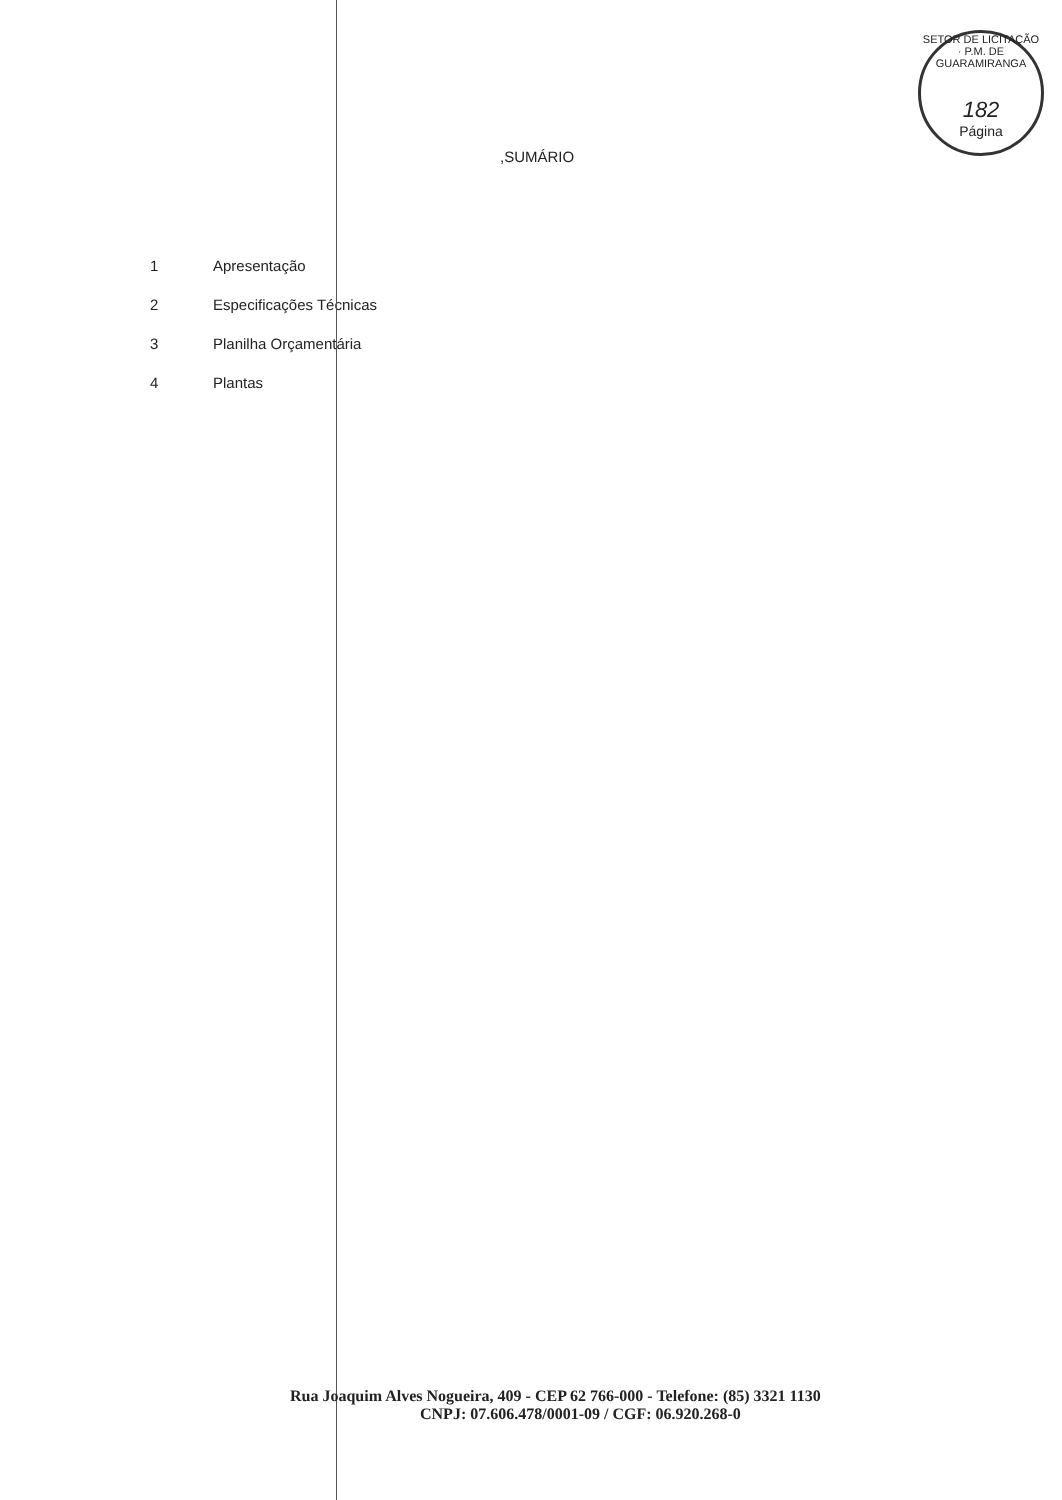SETOR DE LICITAÇÃO · P.M. DE GUARAMIRANGA
182
Página
,SUMÁRIO
1 Apresentação
2 Especificações Técnicas
3 Planilha Orçamentária
4 Plantas
Rua Joaquim Alves Nogueira, 409 - CEP 62 766-000 - Telefone: (85) 3321 1130
CNPJ: 07.606.478/0001-09 / CGF: 06.920.268-0